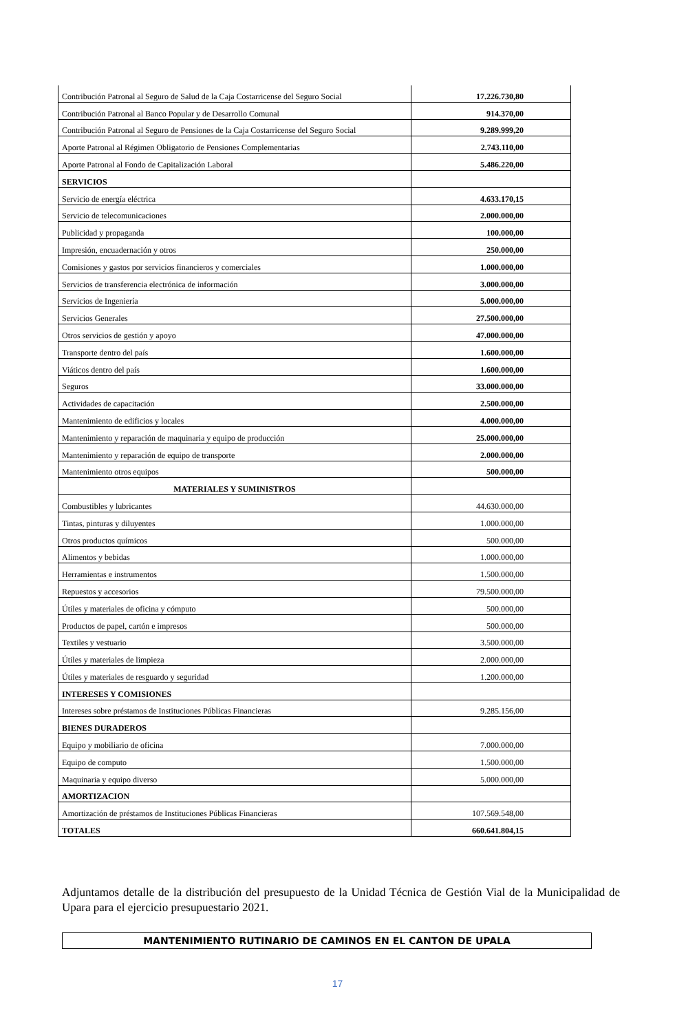| Contribución Patronal al Seguro de Salud de la Caja Costarricense del Seguro Social | 17.226.730,80 |
| Contribución Patronal al Banco Popular y de Desarrollo Comunal | 914.370,00 |
| Contribución Patronal al Seguro de Pensiones de la Caja Costarricense del Seguro Social | 9.289.999,20 |
| Aporte Patronal al Régimen Obligatorio de Pensiones Complementarias | 2.743.110,00 |
| Aporte Patronal al Fondo de Capitalización Laboral | 5.486.220,00 |
| SERVICIOS | |
| Servicio de energía eléctrica | 4.633.170,15 |
| Servicio de telecomunicaciones | 2.000.000,00 |
| Publicidad y propaganda | 100.000,00 |
| Impresión, encuadernación y otros | 250.000,00 |
| Comisiones y gastos por servicios financieros y comerciales | 1.000.000,00 |
| Servicios de transferencia electrónica de información | 3.000.000,00 |
| Servicios de Ingeniería | 5.000.000,00 |
| Servicios Generales | 27.500.000,00 |
| Otros servicios de gestión y apoyo | 47.000.000,00 |
| Transporte dentro del país | 1.600.000,00 |
| Viáticos dentro del país | 1.600.000,00 |
| Seguros | 33.000.000,00 |
| Actividades de capacitación | 2.500.000,00 |
| Mantenimiento de edificios y locales | 4.000.000,00 |
| Mantenimiento y reparación de maquinaria y equipo de producción | 25.000.000,00 |
| Mantenimiento y reparación de equipo de transporte | 2.000.000,00 |
| Mantenimiento otros equipos | 500.000,00 |
| MATERIALES Y SUMINISTROS | |
| Combustibles y lubricantes | 44.630.000,00 |
| Tintas, pinturas y diluyentes | 1.000.000,00 |
| Otros productos químicos | 500.000,00 |
| Alimentos y bebidas | 1.000.000,00 |
| Herramientas e instrumentos | 1.500.000,00 |
| Repuestos y accesorios | 79.500.000,00 |
| Útiles y materiales de oficina y cómputo | 500.000,00 |
| Productos de papel, cartón e impresos | 500.000,00 |
| Textiles y vestuario | 3.500.000,00 |
| Útiles y materiales de limpieza | 2.000.000,00 |
| Útiles y materiales de resguardo y seguridad | 1.200.000,00 |
| INTERESES Y COMISIONES | |
| Intereses sobre préstamos de Instituciones Públicas Financieras | 9.285.156,00 |
| BIENES DURADEROS | |
| Equipo y mobiliario de oficina | 7.000.000,00 |
| Equipo de computo | 1.500.000,00 |
| Maquinaria y equipo diverso | 5.000.000,00 |
| AMORTIZACION | |
| Amortización de préstamos de Instituciones Públicas Financieras | 107.569.548,00 |
| TOTALES | 660.641.804,15 |
Adjuntamos detalle de la distribución del presupuesto de la Unidad Técnica de Gestión Vial de la Municipalidad de Upara para el ejercicio presupuestario 2021.
MANTENIMIENTO RUTINARIO DE CAMINOS EN EL CANTON DE UPALA
17